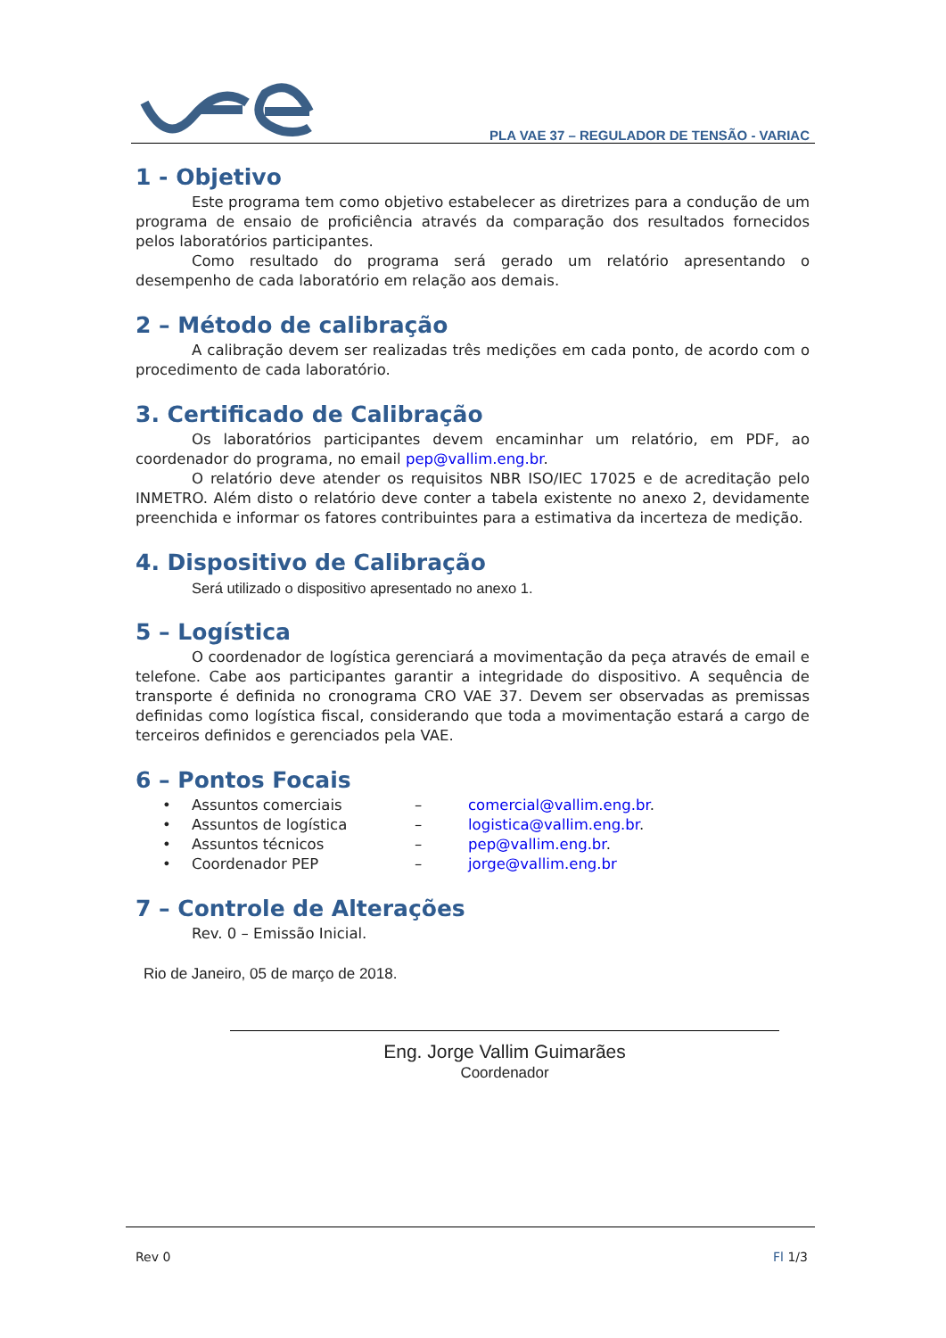PLA VAE 37 – REGULADOR DE TENSÃO - VARIAC
1 - Objetivo
Este programa tem como objetivo estabelecer as diretrizes para a condução de um programa de ensaio de proficiência através da comparação dos resultados fornecidos pelos laboratórios participantes.
Como resultado do programa será gerado um relatório apresentando o desempenho de cada laboratório em relação aos demais.
2 – Método de calibração
A calibração devem ser realizadas três medições em cada ponto, de acordo com o procedimento de cada laboratório.
3. Certificado de Calibração
Os laboratórios participantes devem encaminhar um relatório, em PDF, ao coordenador do programa, no email pep@vallim.eng.br.
O relatório deve atender os requisitos NBR ISO/IEC 17025 e de acreditação pelo INMETRO. Além disto o relatório deve conter a tabela existente no anexo 2, devidamente preenchida e informar os fatores contribuintes para a estimativa da incerteza de medição.
4. Dispositivo de Calibração
Será utilizado o dispositivo apresentado no anexo 1.
5 – Logística
O coordenador de logística gerenciará a movimentação da peça através de email e telefone. Cabe aos participantes garantir a integridade do dispositivo. A sequência de transporte é definida no cronograma CRO VAE 37. Devem ser observadas as premissas definidas como logística fiscal, considerando que toda a movimentação estará a cargo de terceiros definidos e gerenciados pela VAE.
6 – Pontos Focais
| • | Assuntos comerciais | – | comercial@vallim.eng.br . |
| • | Assuntos de logística | – | logistica@vallim.eng.br . |
| • | Assuntos técnicos | – | pep@vallim.eng.br . |
| • | Coordenador PEP | – | jorge@vallim.eng.br |
7 – Controle de Alterações
Rev. 0 – Emissão Inicial.
Rio de Janeiro, 05 de março de 2018.
Eng. Jorge Vallim Guimarães
Coordenador
Rev 0 Fl 1/3